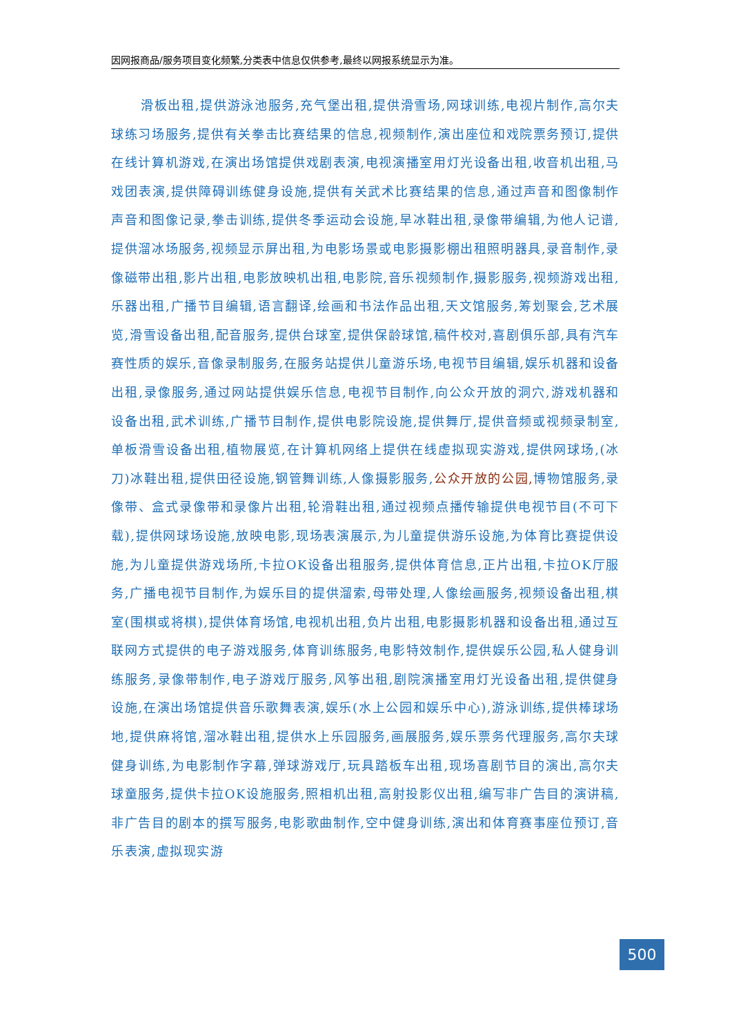因网报商品/服务项目变化频繁,分类表中信息仅供参考,最终以网报系统显示为准。
滑板出租,提供游泳池服务,充气堡出租,提供滑雪场,网球训练,电视片制作,高尔夫球练习场服务,提供有关拳击比赛结果的信息,视频制作,演出座位和戏院票务预订,提供在线计算机游戏,在演出场馆提供戏剧表演,电视演播室用灯光设备出租,收音机出租,马戏团表演,提供障碍训练健身设施,提供有关武术比赛结果的信息,通过声音和图像制作声音和图像记录,拳击训练,提供冬季运动会设施,旱冰鞋出租,录像带编辑,为他人记谱,提供溜冰场服务,视频显示屏出租,为电影场景或电影摄影棚出租照明器具,录音制作,录像磁带出租,影片出租,电影放映机出租,电影院,音乐视频制作,摄影服务,视频游戏出租,乐器出租,广播节目编辑,语言翻译,绘画和书法作品出租,天文馆服务,筹划聚会,艺术展览,滑雪设备出租,配音服务,提供台球室,提供保龄球馆,稿件校对,喜剧俱乐部,具有汽车赛性质的娱乐,音像录制服务,在服务站提供儿童游乐场,电视节目编辑,娱乐机器和设备出租,录像服务,通过网站提供娱乐信息,电视节目制作,向公众开放的洞穴,游戏机器和设备出租,武术训练,广播节目制作,提供电影院设施,提供舞厅,提供音频或视频录制室,单板滑雪设备出租,植物展览,在计算机网络上提供在线虚拟现实游戏,提供网球场,(冰刀)冰鞋出租,提供田径设施,钢管舞训练,人像摄影服务,公众开放的公园, 博物馆服务,录像带、盒式录像带和录像片出租,轮滑鞋出租,通过视频点播传输提供电视节目(不可下载),提供网球场设施,放映电影,现场表演展示,为儿童提供游乐设施,为体育比赛提供设施,为儿童提供游戏场所,卡拉OK设备出租服务,提供体育信息,正片出租,卡拉OK厅服务,广播电视节目制作,为娱乐目的提供溜索,母带处理,人像绘画服务,视频设备出租,棋室(围棋或将棋),提供体育场馆,电视机出租,负片出租,电影摄影机器和设备出租,通过互联网方式提供的电子游戏服务,体育训练服务,电影特效制作,提供娱乐公园,私人健身训练服务,录像带制作,电子游戏厅服务,风筝出租,剧院演播室用灯光设备出租,提供健身设施,在演出场馆提供音乐歌舞表演,娱乐(水上公园和娱乐中心),游泳训练,提供棒球场地,提供麻将馆,溜冰鞋出租,提供水上乐园服务,画展服务,娱乐票务代理服务,高尔夫球健身训练,为电影制作字幕,弹球游戏厅,玩具踏板车出租,现场喜剧节目的演出,高尔夫球童服务,提供卡拉OK设施服务,照相机出租,高射投影仪出租,编写非广告目的演讲稿,非广告目的剧本的撰写服务,电影歌曲制作,空中健身训练,演出和体育赛事座位预订,音乐表演,虚拟现实游
500